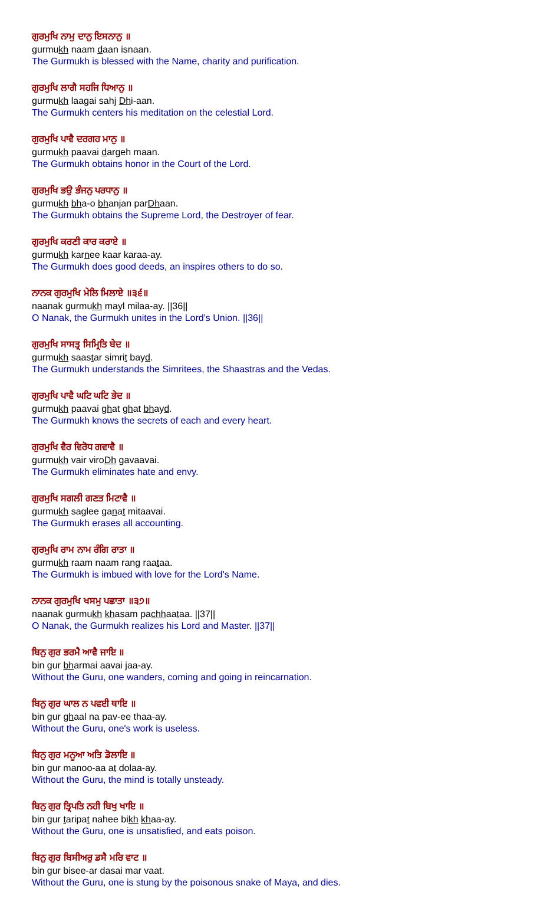ਗੁਰਮੁਖਿ ਨਾਮੁ ਦਾਨੁ ਇਸਨਾਨੁ ॥
gurmukh naam daan isnaan.
The Gurmukh is blessed with the Name, charity and purification.
ਗੁਰਮੁਖਿ ਲਾਗੈ ਸਹਜਿ ਧਿਆਨੁ ॥
gurmukh laagai sahj Dhi-aan.
The Gurmukh centers his meditation on the celestial Lord.
ਗੁਰਮੁਖਿ ਪਾਵੈ ਦਰਗਹ ਮਾਨੁ ॥
gurmukh paavai dargeh maan.
The Gurmukh obtains honor in the Court of the Lord.
ਗੁਰਮੁਖਿ ਭਉ ਭੰਜਨੁ ਪਰਧਾਨੁ ॥
gurmukh bha-o bhanjan parDhaan.
The Gurmukh obtains the Supreme Lord, the Destroyer of fear.
ਗੁਰਮੁਖਿ ਕਰਣੀ ਕਾਰ ਕਰਾਏ ॥
gurmukh karnee kaar karaa-ay.
The Gurmukh does good deeds, an inspires others to do so.
ਨਾਨਕ ਗੁਰਮੁਖਿ ਮੇਲਿ ਮਿਲਾਏ ॥੩੬॥
naanak gurmukh mayl milaa-ay. ||36||
O Nanak, the Gurmukh unites in the Lord's Union. ||36||
ਗੁਰਮੁਖਿ ਸਾਸਤ੍ਰ ਸਿਮ੍ਰਿਤਿ ਬੇਦ ॥
gurmukh saastar simrit bayd.
The Gurmukh understands the Simritees, the Shaastras and the Vedas.
ਗੁਰਮੁਖਿ ਪਾਵੈ ਘਟਿ ਘਟਿ ਭੇਦ ॥
gurmukh paavai ghat ghat bhayd.
The Gurmukh knows the secrets of each and every heart.
ਗੁਰਮੁਖਿ ਵੈਰ ਵਿਰੋਧ ਗਵਾਵੈ ॥
gurmukh vair viroDh gavaavai.
The Gurmukh eliminates hate and envy.
ਗੁਰਮੁਖਿ ਸਗਲੀ ਗਣਤ ਮਿਟਾਵੈ ॥
gurmukh saglee ganat mitaavai.
The Gurmukh erases all accounting.
ਗੁਰਮੁਖਿ ਰਾਮ ਨਾਮ ਰੰਗਿ ਰਾਤਾ ॥
gurmukh raam naam rang raataa.
The Gurmukh is imbued with love for the Lord's Name.
ਨਾਨਕ ਗੁਰਮੁਖਿ ਖਸਮੁ ਪਛਾਤਾ ॥੩੭॥
naanak gurmukh khasam pachhaataa. ||37||
O Nanak, the Gurmukh realizes his Lord and Master. ||37||
ਬਿਨੁ ਗੁਰ ਭਰਮੈ ਆਵੈ ਜਾਇ ॥
bin gur bharmai aavai jaa-ay.
Without the Guru, one wanders, coming and going in reincarnation.
ਬਿਨੁ ਗੁਰ ਘਾਲ ਨ ਪਵਈ ਥਾਇ ॥
bin gur ghaal na pav-ee thaa-ay.
Without the Guru, one's work is useless.
ਬਿਨੁ ਗੁਰ ਮਨੂਆ ਅਤਿ ਡੋਲਾਇ ॥
bin gur manoo-aa at dolaa-ay.
Without the Guru, the mind is totally unsteady.
ਬਿਨੁ ਗੁਰ ਤ੍ਰਿਪਤਿ ਨਹੀ ਬਿਖੁ ਖਾਇ ॥
bin gur taripat nahee bikh khaa-ay.
Without the Guru, one is unsatisfied, and eats poison.
ਬਿਨੁ ਗੁਰ ਬਿਸੀਅਰੁ ਡਸੈ ਮਰਿ ਵਾਟ ॥
bin gur bisee-ar dasai mar vaat.
Without the Guru, one is stung by the poisonous snake of Maya, and dies.